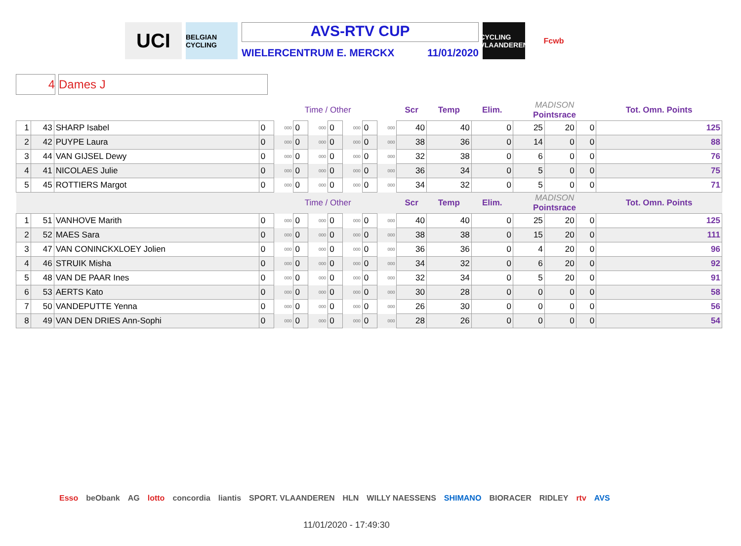UCI
BELGIAN CYCLING
AVS-RTV CUP
WIELERCENTRUM E. MERCKX 11/01/2020
CYCLING VLAANDEREN
Fcwb
4 Dames J
| | | | Time / Other | | | | | | | | Scr | Temp | Elim. | MADISON Pointsrace | | | Tot. Omn. Points |
| 1 | 43 | SHARP Isabel | 0 | 000 | 0 | 000 | 0 | 000 | 0 | 000 | 40 | 40 | 0 | 25 | 20 | 0 | 125 |
| 2 | 42 | PUYPE Laura | 0 | 000 | 0 | 000 | 0 | 000 | 0 | 000 | 38 | 36 | 0 | 14 | 0 | 0 | 88 |
| 3 | 44 | VAN GIJSEL Dewy | 0 | 000 | 0 | 000 | 0 | 000 | 0 | 000 | 32 | 38 | 0 | 6 | 0 | 0 | 76 |
| 4 | 41 | NICOLAES Julie | 0 | 000 | 0 | 000 | 0 | 000 | 0 | 000 | 36 | 34 | 0 | 5 | 0 | 0 | 75 |
| 5 | 45 | ROTTIERS Margot | 0 | 000 | 0 | 000 | 0 | 000 | 0 | 000 | 34 | 32 | 0 | 5 | 0 | 0 | 71 |
| | | | Time / Other | | | | | | | | Scr | Temp | Elim. | MADISON Pointsrace | | | Tot. Omn. Points |
| 1 | 51 | VANHOVE Marith | 0 | 000 | 0 | 000 | 0 | 000 | 0 | 000 | 40 | 40 | 0 | 25 | 20 | 0 | 125 |
| 2 | 52 | MAES Sara | 0 | 000 | 0 | 000 | 0 | 000 | 0 | 000 | 38 | 38 | 0 | 15 | 20 | 0 | 111 |
| 3 | 47 | VAN CONINCKXLOEY Jolien | 0 | 000 | 0 | 000 | 0 | 000 | 0 | 000 | 36 | 36 | 0 | 4 | 20 | 0 | 96 |
| 4 | 46 | STRUIK Misha | 0 | 000 | 0 | 000 | 0 | 000 | 0 | 000 | 34 | 32 | 0 | 6 | 20 | 0 | 92 |
| 5 | 48 | VAN DE PAAR Ines | 0 | 000 | 0 | 000 | 0 | 000 | 0 | 000 | 32 | 34 | 0 | 5 | 20 | 0 | 91 |
| 6 | 53 | AERTS Kato | 0 | 000 | 0 | 000 | 0 | 000 | 0 | 000 | 30 | 28 | 0 | 0 | 0 | 0 | 58 |
| 7 | 50 | VANDEPUTTE Yenna | 0 | 000 | 0 | 000 | 0 | 000 | 0 | 000 | 26 | 30 | 0 | 0 | 0 | 0 | 56 |
| 8 | 49 | VAN DEN DRIES Ann-Sophi | 0 | 000 | 0 | 000 | 0 | 000 | 0 | 000 | 28 | 26 | 0 | 0 | 0 | 0 | 54 |
Esso beObank AG lotto concordia liantis SPORT. VLAANDEREN HLN WILLY NAESSENS SHIMANO BIORACER RIDLEY rtv AVS
11/01/2020 - 17:49:30